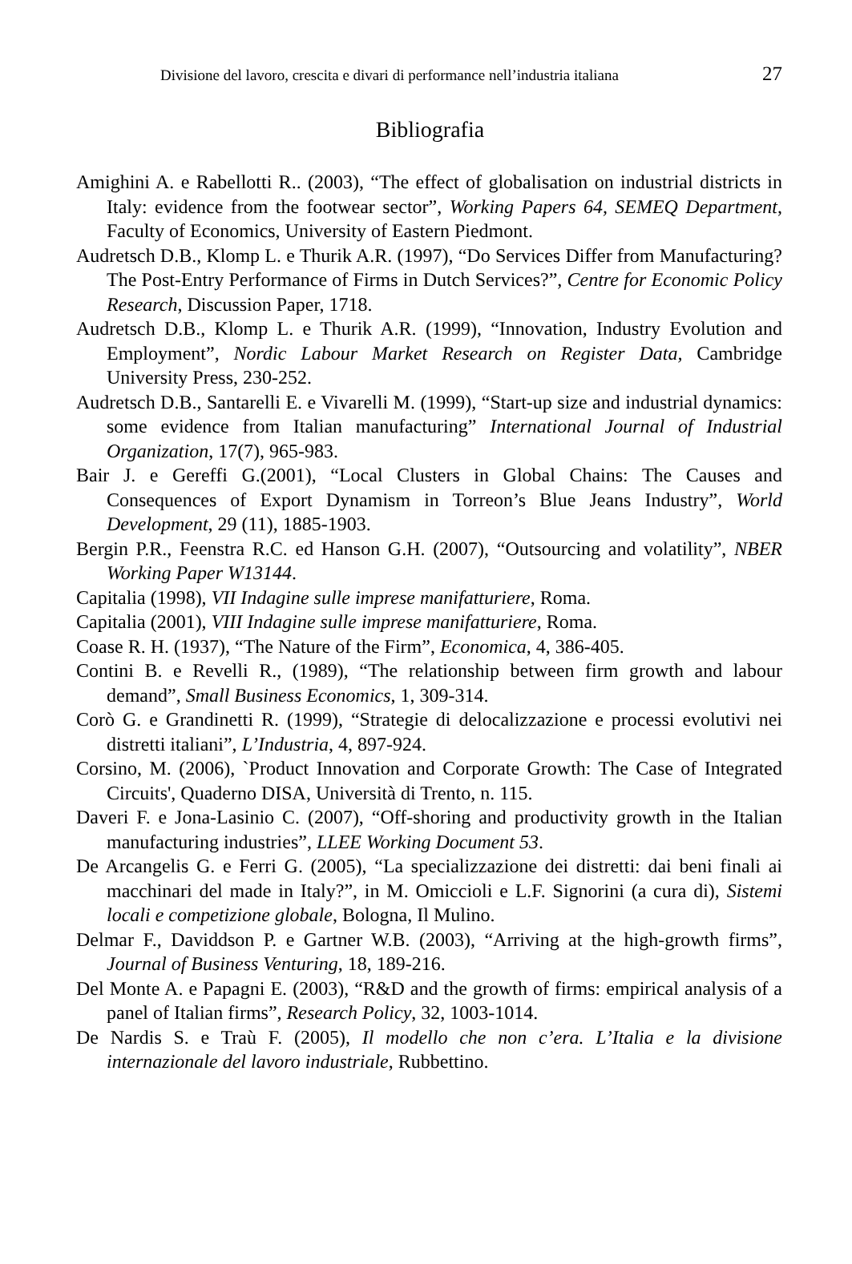Divisione del lavoro, crescita e divari di performance nell’industria italiana 27
Bibliografia
Amighini A. e Rabellotti R.. (2003), “The effect of globalisation on industrial districts in Italy: evidence from the footwear sector”, Working Papers 64, SEMEQ Department, Faculty of Economics, University of Eastern Piedmont.
Audretsch D.B., Klomp L. e Thurik A.R. (1997), “Do Services Differ from Manufacturing? The Post-Entry Performance of Firms in Dutch Services?”, Centre for Economic Policy Research, Discussion Paper, 1718.
Audretsch D.B., Klomp L. e Thurik A.R. (1999), “Innovation, Industry Evolution and Employment”, Nordic Labour Market Research on Register Data, Cambridge University Press, 230-252.
Audretsch D.B., Santarelli E. e Vivarelli M. (1999), “Start-up size and industrial dynamics: some evidence from Italian manufacturing” International Journal of Industrial Organization, 17(7), 965-983.
Bair J. e Gereffi G.(2001), “Local Clusters in Global Chains: The Causes and Consequences of Export Dynamism in Torreon’s Blue Jeans Industry”, World Development, 29 (11), 1885-1903.
Bergin P.R., Feenstra R.C. ed Hanson G.H. (2007), “Outsourcing and volatility”, NBER Working Paper W13144.
Capitalia (1998), VII Indagine sulle imprese manifatturiere, Roma.
Capitalia (2001), VIII Indagine sulle imprese manifatturiere, Roma.
Coase R. H. (1937), “The Nature of the Firm”, Economica, 4, 386-405.
Contini B. e Revelli R., (1989), “The relationship between firm growth and labour demand”, Small Business Economics, 1, 309-314.
Corò G. e Grandinetti R. (1999), “Strategie di delocalizzazione e processi evolutivi nei distretti italiani”, L’Industria, 4, 897-924.
Corsino, M. (2006), `Product Innovation and Corporate Growth: The Case of Integrated Circuits', Quaderno DISA, Università di Trento, n. 115.
Daveri F. e Jona-Lasinio C. (2007), “Off-shoring and productivity growth in the Italian manufacturing industries”, LLEE Working Document 53.
De Arcangelis G. e Ferri G. (2005), “La specializzazione dei distretti: dai beni finali ai macchinari del made in Italy?”, in M. Omiccioli e L.F. Signorini (a cura di), Sistemi locali e competizione globale, Bologna, Il Mulino.
Delmar F., Daviddson P. e Gartner W.B. (2003), “Arriving at the high-growth firms”, Journal of Business Venturing, 18, 189-216.
Del Monte A. e Papagni E. (2003), “R&D and the growth of firms: empirical analysis of a panel of Italian firms”, Research Policy, 32, 1003-1014.
De Nardis S. e Traù F. (2005), Il modello che non c’era. L’Italia e la divisione internazionale del lavoro industriale, Rubbettino.